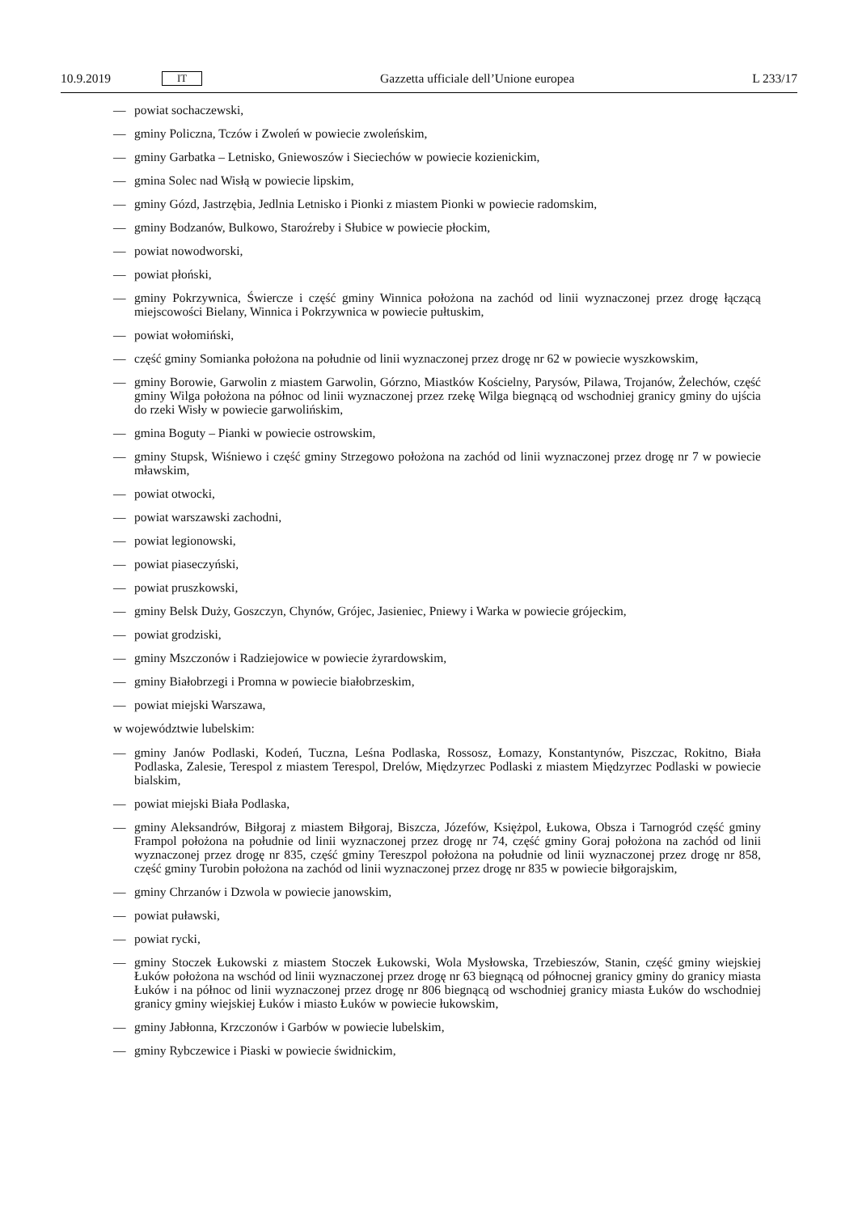10.9.2019 IT Gazzetta ufficiale dell’Unione europea L 233/17
— powiat sochaczewski,
— gminy Policzna, Tczów i Zwoleń w powiecie zwoleńskim,
— gminy Garbatka – Letnisko, Gniewoszów i Sieciechów w powiecie kozienickim,
— gmina Solec nad Wisłą w powiecie lipskim,
— gminy Gózd, Jastrzębia, Jedlnia Letnisko i Pionki z miastem Pionki w powiecie radomskim,
— gminy Bodzanów, Bulkowo, Staroźreby i Słubice w powiecie płockim,
— powiat nowodworski,
— powiat płoński,
— gminy Pokrzywnica, Świercze i część gminy Winnica położona na zachód od linii wyznaczonej przez drogę łączącą miejscowości Bielany, Winnica i Pokrzywnica w powiecie pułtuskim,
— powiat wołomiński,
— część gminy Somianka położona na południe od linii wyznaczonej przez drogę nr 62 w powiecie wyszkowskim,
— gminy Borowie, Garwolin z miastem Garwolin, Górzno, Miastków Kościelny, Parysów, Pilawa, Trojanów, Żelechów, część gminy Wilga położona na północ od linii wyznaczonej przez rzekę Wilga biegnącą od wschodniej granicy gminy do ujścia do rzeki Wisły w powiecie garwolińskim,
— gmina Boguty – Pianki w powiecie ostrowskim,
— gminy Stupsk, Wiśniewo i część gminy Strzegowo położona na zachód od linii wyznaczonej przez drogę nr 7 w powiecie mławskim,
— powiat otwocki,
— powiat warszawski zachodni,
— powiat legionowski,
— powiat piaseczyński,
— powiat pruszkowski,
— gminy Belsk Duży, Goszczyn, Chynów, Grójec, Jasieniec, Pniewy i Warka w powiecie grójeckim,
— powiat grodziski,
— gminy Mszczonów i Radziejowice w powiecie żyrardowskim,
— gminy Białobrzegi i Promna w powiecie białobrzeskim,
— powiat miejski Warszawa,
w województwie lubelskim:
— gminy Janów Podlaski, Kodeń, Tuczna, Leśna Podlaska, Rossosz, Łomazy, Konstantynów, Piszczac, Rokitno, Biała Podlaska, Zalesie, Terespol z miastem Terespol, Drelów, Międzyrzec Podlaski z miastem Międzyrzec Podlaski w powiecie bialskim,
— powiat miejski Biała Podlaska,
— gminy Aleksandrów, Biłgoraj z miastem Biłgoraj, Biszcza, Józefów, Księżpol, Łukowa, Obsza i Tarnogród część gminy Frampol położona na południe od linii wyznaczonej przez drogę nr 74, część gminy Goraj położona na zachód od linii wyznaczonej przez drogę nr 835, część gminy Tereszpol położona na południe od linii wyznaczonej przez drogę nr 858, część gminy Turobin położona na zachód od linii wyznaczonej przez drogę nr 835 w powiecie biłgorajskim,
— gminy Chrzanów i Dzwola w powiecie janowskim,
— powiat puławski,
— powiat rycki,
— gminy Stoczek Łukowski z miastem Stoczek Łukowski, Wola Mysłowska, Trzebieszów, Stanin, część gminy wiejskiej Łuków położona na wschód od linii wyznaczonej przez drogę nr 63 biegnącą od północnej granicy gminy do granicy miasta Łuków i na północ od linii wyznaczonej przez drogę nr 806 biegnącą od wschodniej granicy miasta Łuków do wschodniej granicy gminy wiejskiej Łuków i miasto Łuków w powiecie łukowskim,
— gminy Jabłonna, Krzczonów i Garbów w powiecie lubelskim,
— gminy Rybczewice i Piaski w powiecie świdnickim,